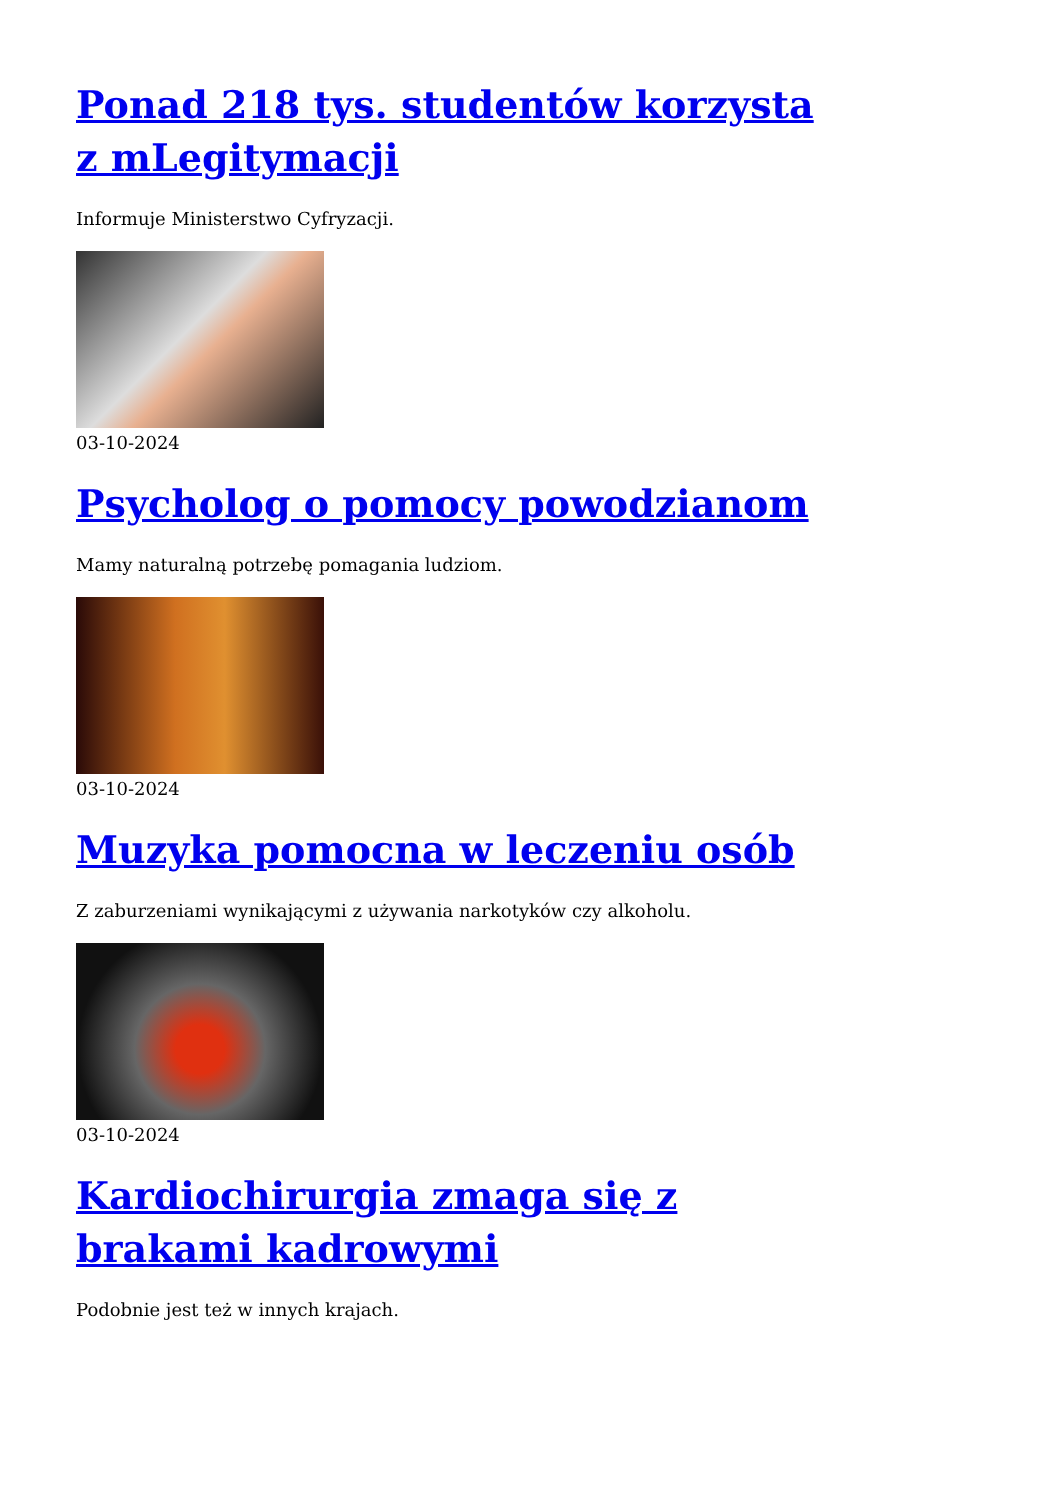Ponad 218 tys. studentów korzysta z mLegitymacji
Informuje Ministerstwo Cyfryzacji.
03-10-2024
Psycholog o pomocy powodzianom
Mamy naturalną potrzebę pomagania ludziom.
03-10-2024
Muzyka pomocna w leczeniu osób
Z zaburzeniami wynikającymi z używania narkotyków czy alkoholu.
03-10-2024
Kardiochirurgia zmaga się z brakami kadrowymi
Podobnie jest też w innych krajach.